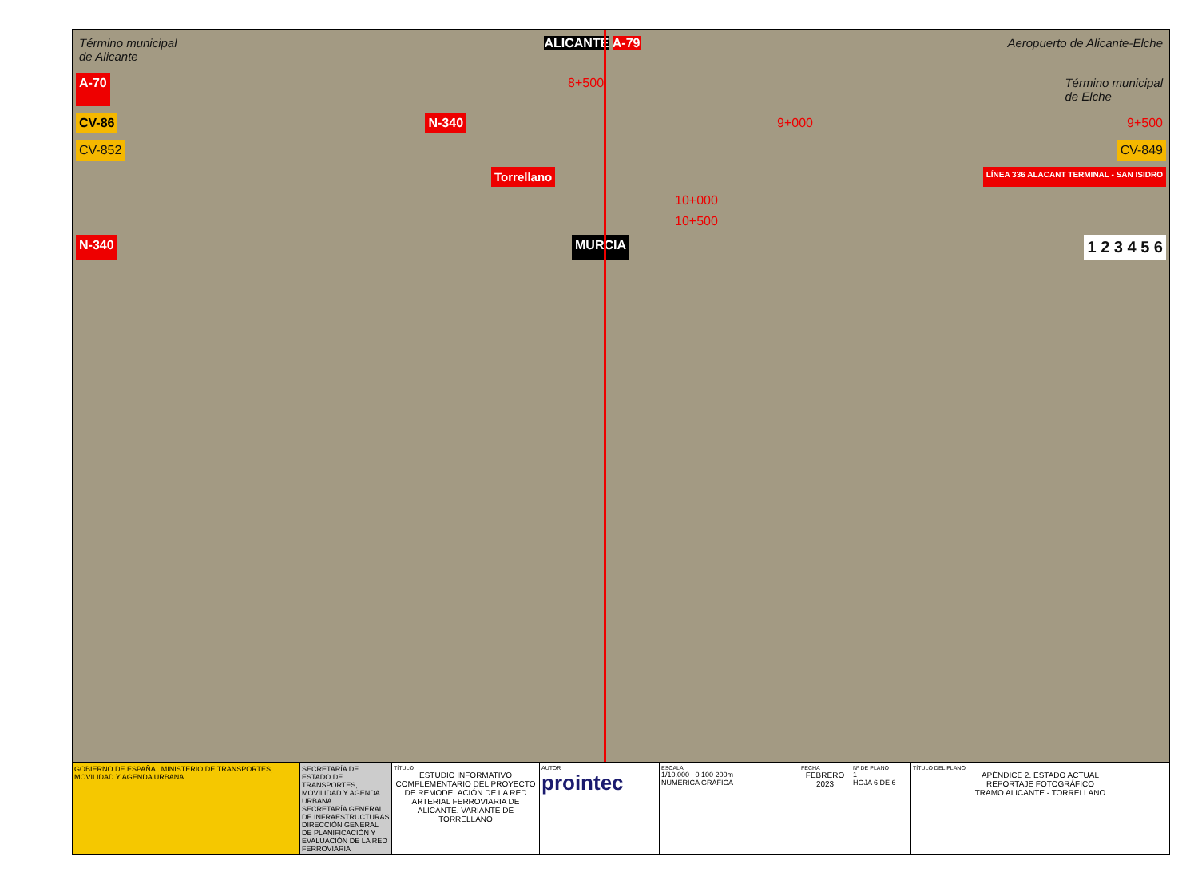Término municipal
de Alicante
ALICANTE A-79 Aeropuerto de Alicante-Elche
A-70 8+500 Término municipal
de Elche
CV-86 N-340 9+000 9+500
CV-852 CV-849
Torrellano
LÍNEA 336 ALACANT TERMINAL - SAN ISIDRO
10+000
10+500
N-340 MURCIA
1 2 3 4 5 6
| GOBIERNO DE ESPAÑA MINISTERIO DE TRANSPORTES, MOVILIDAD Y AGENDA URBANA | SECRETARÍA DE ESTADO DE TRANSPORTES, MOVILIDAD Y AGENDA URBANA SECRETARÍA GENERAL DE INFRAESTRUCTURAS DIRECCIÓN GENERAL DE PLANIFICACIÓN Y EVALUACIÓN DE LA RED FERROVIARIA | TÍTULO ESTUDIO INFORMATIVO COMPLEMENTARIO DEL PROYECTO DE REMODELACIÓN DE LA RED ARTERIAL FERROVIARIA DE ALICANTE. VARIANTE DE TORRELLANO | AUTOR prointec | ESCALA 1/10.000 0 100 200m NUMÉRICA GRÁFICA | FECHA FEBRERO 2023 | Nº DE PLANO 1 HOJA 6 DE 6 | TÍTULO DEL PLANO APÉNDICE 2. ESTADO ACTUAL REPORTAJE FOTOGRÁFICO TRAMO ALICANTE - TORRELLANO |